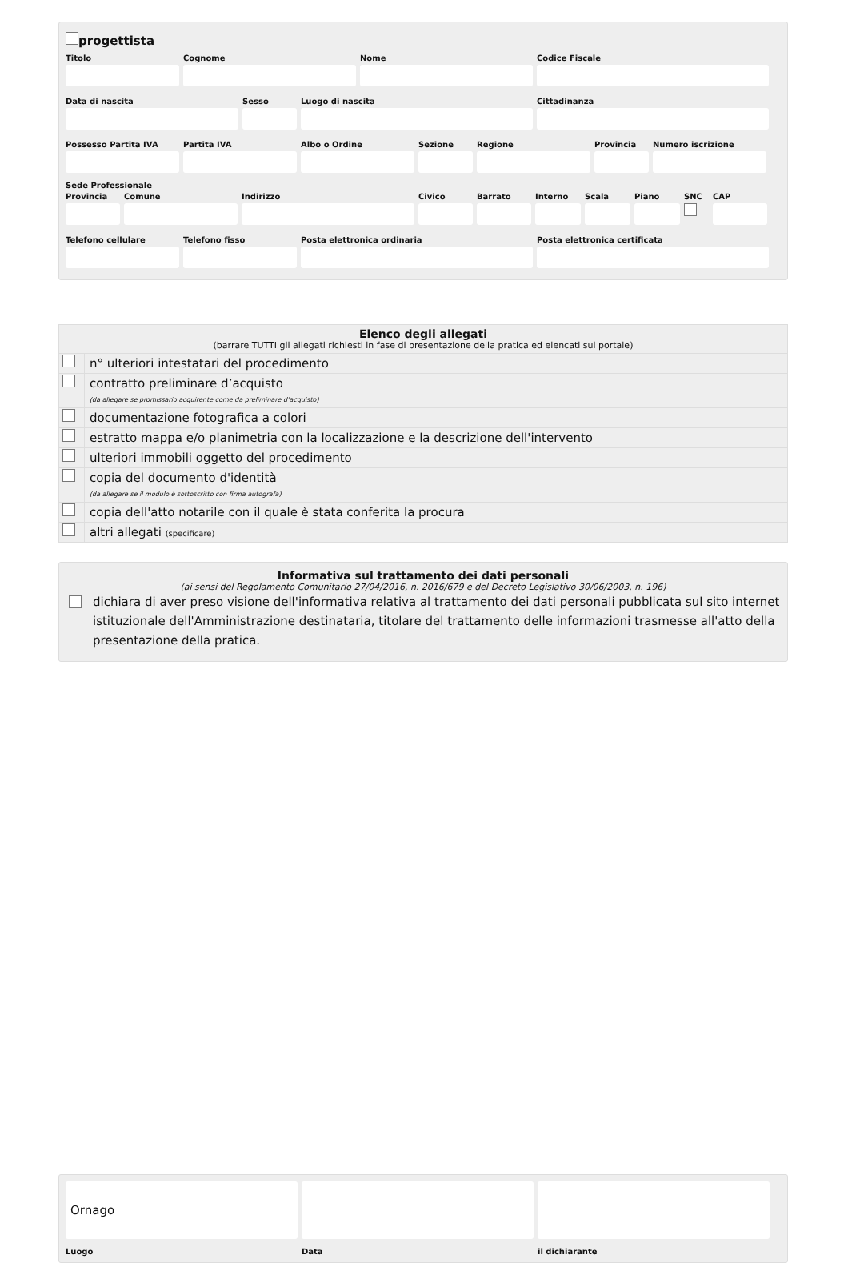progettista
Titolo Cognome Nome Codice Fiscale
Data di nascita Sesso Luogo di nascita Cittadinanza
Possesso Partita IVA
Partita IVA Albo o Ordine Sezione Regione Provincia
Numero iscrizione
Sede Professionale
Provincia
Comune Indirizzo Civico Barrato Interno
Scala Piano SNC CAP
Telefono cellulare
Telefono fisso Posta elettronica ordinaria Posta elettronica certificata
| Elenco degli allegati (barrare TUTTI gli allegati richiesti in fase di presentazione della pratica ed elencati sul portale) | |
| | n° ulteriori intestatari del procedimento |
| | contratto preliminare d’acquisto (da allegare se promissario acquirente come da preliminare d’acquisto) |
| | documentazione fotografica a colori |
| | estratto mappa e/o planimetria con la localizzazione e la descrizione dell'intervento |
| | ulteriori immobili oggetto del procedimento |
| | copia del documento d'identità (da allegare se il modulo è sottoscritto con firma autografa) |
| | copia dell'atto notarile con il quale è stata conferita la procura |
| | altri allegati (specificare) |
Informativa sul trattamento dei dati personali
(ai sensi del Regolamento Comunitario 27/04/2016, n. 2016/679 e del Decreto Legislativo 30/06/2003, n. 196)
dichiara di aver preso visione dell'informativa relativa al trattamento dei dati personali pubblicata sul sito internet istituzionale dell'Amministrazione destinataria, titolare del trattamento delle informazioni trasmesse all'atto della presentazione della pratica.
Ornago
Luogo
Data il dichiarante